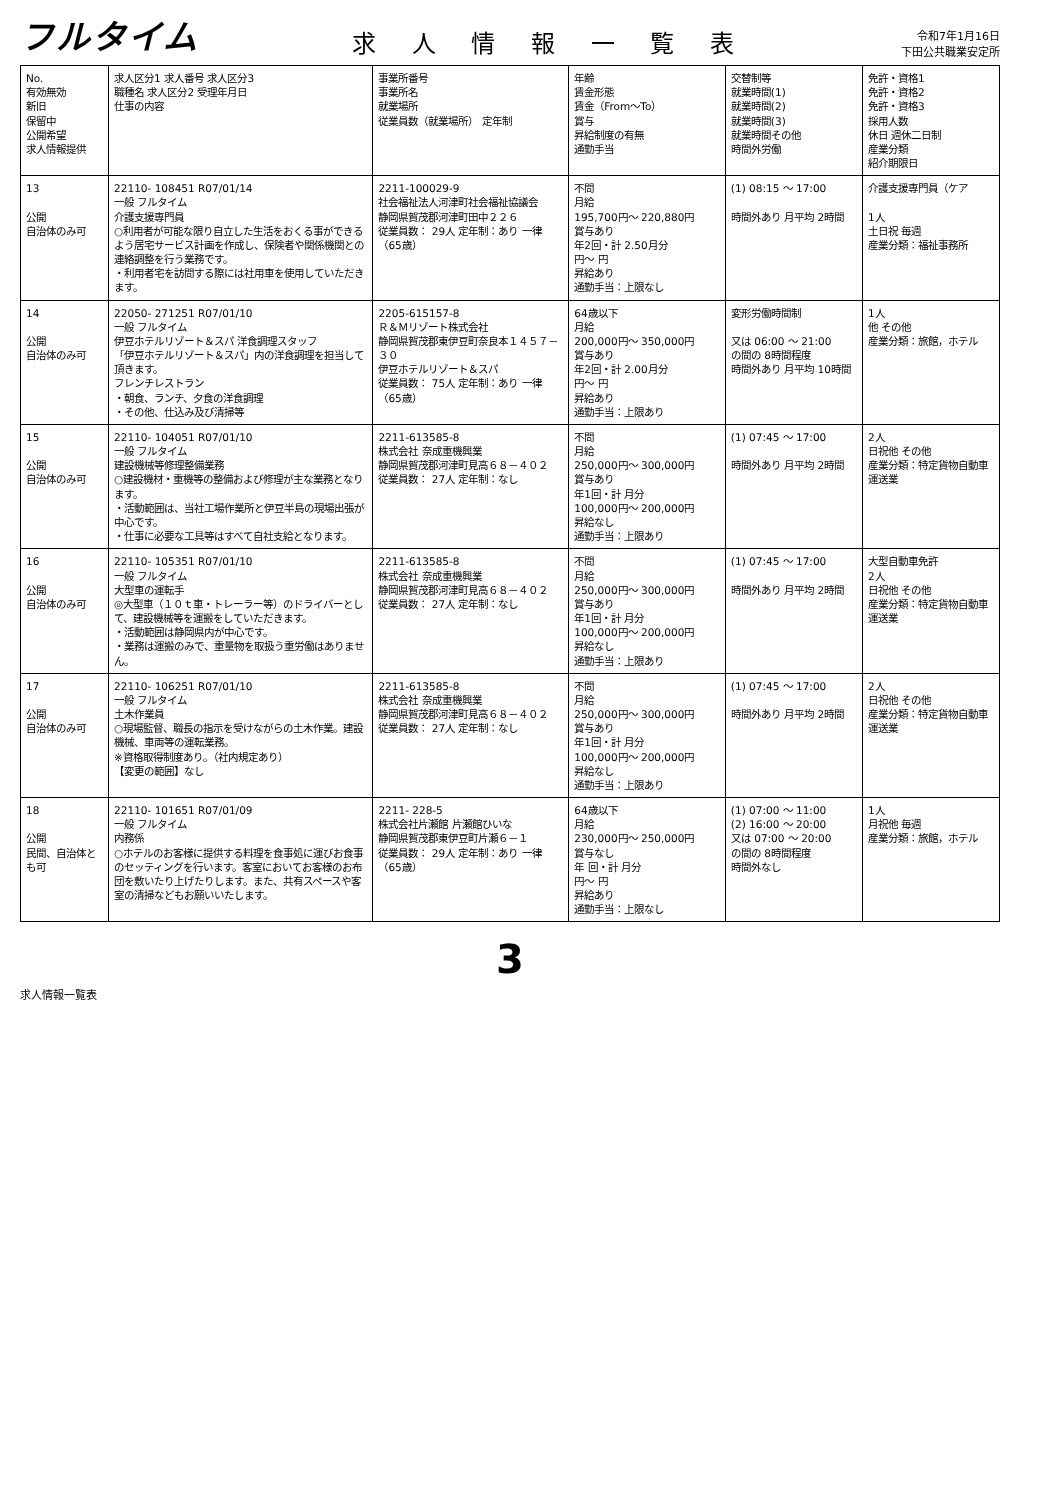フルタイム
求 人 情 報 一 覧 表
令和7年1月16日
下田公共職業安定所
| No. 有効無効 新旧 保留中 公開希望 求人情報提供 | 求人区分1 求人番号 求人区分3 職種名 求人区分2 受理年月日 仕事の内容 | 事業所番号 事業所名 就業場所 従業員数（就業場所） 定年制 | 年齢 賃金形態 賃金（From～To） 賞与 昇給制度の有無 通勤手当 | 交替制等 就業時間(1) 就業時間(2) 就業時間(3) 就業時間その他 時間外労働 | 免許・資格1 免許・資格2 免許・資格3 採用人数 休日 週休二日制 産業分類 紹介期限日 |
| --- | --- | --- | --- | --- | --- |
| 13 公開 自治体のみ可 | 22110- 108451 R07/01/14 一般 フルタイム 介護支援専門員 ○利用者が可能な限り自立した生活をおくる事ができるよう居宅サービス計画を作成し、保険者や関係機関との連絡調整を行う業務です。 ・利用者宅を訪問する際には社用車を使用していただきます。 | 2211-100029-9 社会福祉法人河津町社会福祉協議会 静岡県賀茂郡河津町田中２２６ 従業員数： 29人 定年制：あり 一律（65歳） | 不問 月給 195,700円～ 220,880円 賞与あり 年2回・計 2.50月分 円～ 円 昇給あり 通勤手当：上限なし | (1) 08:15 ～ 17:00 時間外あり 月平均 2時間 | 介護支援専門員（ケア 1人 土日祝 毎週 産業分類：福祉事務所 |
| 14 公開 自治体のみ可 | 22050- 271251 R07/01/10 一般 フルタイム 伊豆ホテルリゾート＆スパ 洋食調理スタッフ 「伊豆ホテルリゾート＆スパ」内の洋食調理を担当して頂きます。 フレンチレストラン ・朝食、ランチ、夕食の洋食調理 ・その他、仕込み及び清掃等 | 2205-615157-8 Ｒ＆Ｍリゾート株式会社 静岡県賀茂郡東伊豆町奈良本１４５７－３０ 伊豆ホテルリゾート＆スパ 従業員数： 75人 定年制：あり 一律（65歳） | 64歳以下 月給 200,000円～ 350,000円 賞与あり 年2回・計 2.00月分 円～ 円 昇給あり 通勤手当：上限あり | 変形労働時間制 又は 06:00 ～ 21:00 の間の 8時間程度 時間外あり 月平均 10時間 | 1人 他 その他 産業分類：旅館，ホテル |
| 15 公開 自治体のみ可 | 22110- 104051 R07/01/10 一般 フルタイム 建設機械等修理整備業務 ○建設機材・重機等の整備および修理が主な業務となります。 ・活動範囲は、当社工場作業所と伊豆半島の現場出張が中心です。 ・仕事に必要な工具等はすべて自社支給となります。 | 2211-613585-8 株式会社 奈成重機興業 静岡県賀茂郡河津町見高６８－４０２ 従業員数： 27人 定年制：なし | 不問 月給 250,000円～ 300,000円 賞与あり 年1回・計 月分 100,000円～ 200,000円 昇給なし 通勤手当：上限あり | (1) 07:45 ～ 17:00 時間外あり 月平均 2時間 | 2人 日祝他 その他 産業分類：特定貨物自動車運送業 |
| 16 公開 自治体のみ可 | 22110- 105351 R07/01/10 一般 フルタイム 大型車の運転手 ◎大型車（１０ｔ車・トレーラー等）のドライバーとして、建設機械等を運搬をしていただきます。 ・活動範囲は静岡県内が中心です。 ・業務は運搬のみで、重量物を取扱う重労働はありません。 | 2211-613585-8 株式会社 奈成重機興業 静岡県賀茂郡河津町見高６８－４０２ 従業員数： 27人 定年制：なし | 不問 月給 250,000円～ 300,000円 賞与あり 年1回・計 月分 100,000円～ 200,000円 昇給なし 通勤手当：上限あり | (1) 07:45 ～ 17:00 時間外あり 月平均 2時間 | 大型自動車免許 2人 日祝他 その他 産業分類：特定貨物自動車運送業 |
| 17 公開 自治体のみ可 | 22110- 106251 R07/01/10 一般 フルタイム 土木作業員 ○現場監督、職長の指示を受けながらの土木作業。建設機械、車両等の運転業務。 ※資格取得制度あり。（社内規定あり） 【変更の範囲】なし | 2211-613585-8 株式会社 奈成重機興業 静岡県賀茂郡河津町見高６８－４０２ 従業員数： 27人 定年制：なし | 不問 月給 250,000円～ 300,000円 賞与あり 年1回・計 月分 100,000円～ 200,000円 昇給なし 通勤手当：上限あり | (1) 07:45 ～ 17:00 時間外あり 月平均 2時間 | 2人 日祝他 その他 産業分類：特定貨物自動車運送業 |
| 18 公開 民間、自治体とも可 | 22110- 101651 R07/01/09 一般 フルタイム 内務係 ○ホテルのお客様に提供する料理を食事処に運びお食事のセッティングを行います。客室においてお客様のお布団を敷いたり上げたりします。また、共有スペースや客室の清掃などもお願いいたします。 | 2211- 228-5 株式会社片瀬館 片瀬館ひいな 静岡県賀茂郡東伊豆町片瀬６－１ 従業員数： 29人 定年制：あり 一律（65歳） | 64歳以下 月給 230,000円～ 250,000円 賞与なし 年 回・計 月分 円～ 円 昇給あり 通勤手当：上限なし | (1) 07:00 ～ 11:00 (2) 16:00 ～ 20:00 又は 07:00 ～ 20:00 の間の 8時間程度 時間外なし | 1人 月祝他 毎週 産業分類：旅館，ホテル |
3
求人情報一覧表